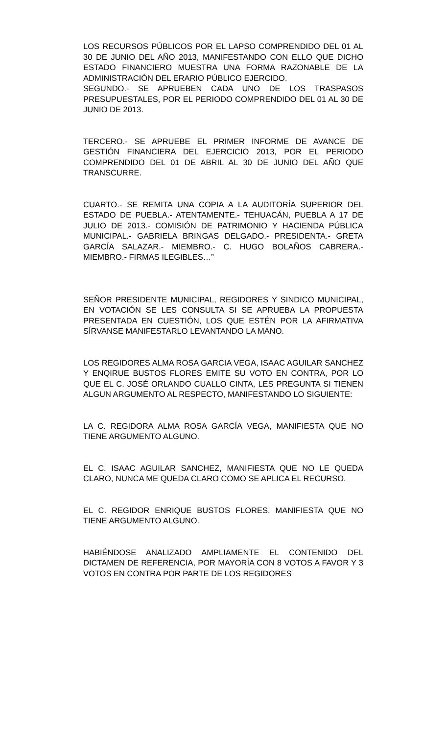LOS RECURSOS PÚBLICOS POR EL LAPSO COMPRENDIDO DEL 01 AL 30 DE JUNIO DEL AÑO 2013, MANIFESTANDO CON ELLO QUE DICHO ESTADO FINANCIERO MUESTRA UNA FORMA RAZONABLE DE LA ADMINISTRACIÓN DEL ERARIO PÚBLICO EJERCIDO.
SEGUNDO.- SE APRUEBEN CADA UNO DE LOS TRASPASOS PRESUPUESTALES, POR EL PERIODO COMPRENDIDO DEL 01 AL 30 DE JUNIO DE 2013.
TERCERO.- SE APRUEBE EL PRIMER INFORME DE AVANCE DE GESTIÓN FINANCIERA DEL EJERCICIO 2013, POR EL PERIODO COMPRENDIDO DEL 01 DE ABRIL AL 30 DE JUNIO DEL AÑO QUE TRANSCURRE.
CUARTO.- SE REMITA UNA COPIA A LA AUDITORÍA SUPERIOR DEL ESTADO DE PUEBLA.- ATENTAMENTE.- TEHUACÁN, PUEBLA A 17 DE JULIO DE 2013.- COMISIÓN DE PATRIMONIO Y HACIENDA PÚBLICA MUNICIPAL.- GABRIELA BRINGAS DELGADO.- PRESIDENTA.- GRETA GARCÍA SALAZAR.- MIEMBRO.- C. HUGO BOLAÑOS CABRERA.- MIEMBRO.- FIRMAS ILEGIBLES…”
SEÑOR PRESIDENTE MUNICIPAL, REGIDORES Y SINDICO MUNICIPAL, EN VOTACIÓN SE LES CONSULTA SI SE APRUEBA LA PROPUESTA PRESENTADA EN CUESTIÓN, LOS QUE ESTÉN POR LA AFIRMATIVA SÍRVANSE MANIFESTARLO LEVANTANDO LA MANO.
LOS REGIDORES ALMA ROSA GARCIA VEGA, ISAAC AGUILAR SANCHEZ Y ENQIRUE BUSTOS FLORES EMITE SU VOTO EN CONTRA, POR LO QUE EL C. JOSÉ ORLANDO CUALLO CINTA, LES PREGUNTA SI TIENEN ALGUN ARGUMENTO AL RESPECTO, MANIFESTANDO LO SIGUIENTE:
LA C. REGIDORA ALMA ROSA GARCÍA VEGA, MANIFIESTA QUE NO TIENE ARGUMENTO ALGUNO.
EL C. ISAAC AGUILAR SANCHEZ, MANIFIESTA QUE NO LE QUEDA CLARO, NUNCA ME QUEDA CLARO COMO SE APLICA EL RECURSO.
EL C. REGIDOR ENRIQUE BUSTOS FLORES, MANIFIESTA QUE NO TIENE ARGUMENTO ALGUNO.
HABIÉNDOSE ANALIZADO AMPLIAMENTE EL CONTENIDO DEL DICTAMEN DE REFERENCIA, POR MAYORÍA CON 8 VOTOS A FAVOR Y 3 VOTOS EN CONTRA POR PARTE DE LOS REGIDORES